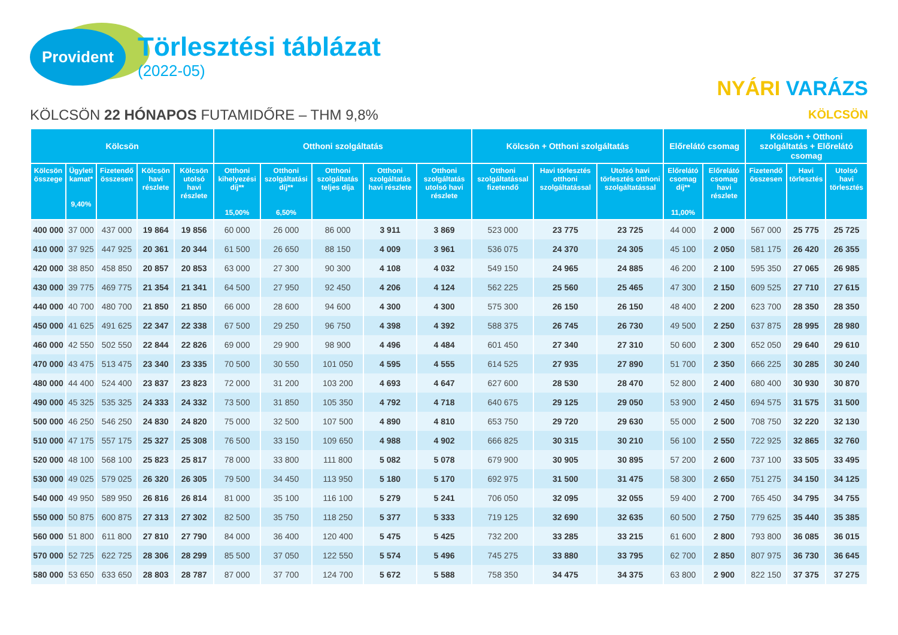Provident
Törlesztési táblázat
(2022-05)
NYÁRI VARÁZS
KÖLCSÖN
KÖLCSÖN 22 HÓNAPOS FUTAMIDŐRE – THM 9,8%
| Kölcsön | | | | | Otthoni szolgáltatás | | | | | Kölcsön + Otthoni szolgáltatás | | | Előrelátó csomag | | Kölcsön + Otthoni szolgáltatás + Előrelátó csomag | | |
| --- | --- | --- | --- | --- | --- | --- | --- | --- | --- | --- | --- | --- | --- | --- | --- | --- | --- |
| Kölcsön összege | Ügyleti kamat* 9,40% | Fizetendő összesen | Kölcsön havi részlete | Kölcsön utolsó havi részlete | Otthoni kihelyezési díj** 15,00% | Otthoni szolgáltatási díj** 6,50% | Otthoni szolgáltatás teljes díja | Otthoni szolgáltatás havi részlete | Otthoni szolgáltatás utolsó havi részlete | Otthoni szolgáltatással fizetendő | Havi törlesztés otthoni szolgáltatással | Utolsó havi törlesztés otthoni szolgáltatással | Előrelátó csomag díj** 11,00% | Előrelátó csomag havi részlete | Fizetendő összesen | Havi törlesztés | Utolsó havi törlesztés |
| 400 000 | 37 000 | 437 000 | 19 864 | 19 856 | 60 000 | 26 000 | 86 000 | 3 911 | 3 869 | 523 000 | 23 775 | 23 725 | 44 000 | 2 000 | 567 000 | 25 775 | 25 725 |
| 410 000 | 37 925 | 447 925 | 20 361 | 20 344 | 61 500 | 26 650 | 88 150 | 4 009 | 3 961 | 536 075 | 24 370 | 24 305 | 45 100 | 2 050 | 581 175 | 26 420 | 26 355 |
| 420 000 | 38 850 | 458 850 | 20 857 | 20 853 | 63 000 | 27 300 | 90 300 | 4 108 | 4 032 | 549 150 | 24 965 | 24 885 | 46 200 | 2 100 | 595 350 | 27 065 | 26 985 |
| 430 000 | 39 775 | 469 775 | 21 354 | 21 341 | 64 500 | 27 950 | 92 450 | 4 206 | 4 124 | 562 225 | 25 560 | 25 465 | 47 300 | 2 150 | 609 525 | 27 710 | 27 615 |
| 440 000 | 40 700 | 480 700 | 21 850 | 21 850 | 66 000 | 28 600 | 94 600 | 4 300 | 4 300 | 575 300 | 26 150 | 26 150 | 48 400 | 2 200 | 623 700 | 28 350 | 28 350 |
| 450 000 | 41 625 | 491 625 | 22 347 | 22 338 | 67 500 | 29 250 | 96 750 | 4 398 | 4 392 | 588 375 | 26 745 | 26 730 | 49 500 | 2 250 | 637 875 | 28 995 | 28 980 |
| 460 000 | 42 550 | 502 550 | 22 844 | 22 826 | 69 000 | 29 900 | 98 900 | 4 496 | 4 484 | 601 450 | 27 340 | 27 310 | 50 600 | 2 300 | 652 050 | 29 640 | 29 610 |
| 470 000 | 43 475 | 513 475 | 23 340 | 23 335 | 70 500 | 30 550 | 101 050 | 4 595 | 4 555 | 614 525 | 27 935 | 27 890 | 51 700 | 2 350 | 666 225 | 30 285 | 30 240 |
| 480 000 | 44 400 | 524 400 | 23 837 | 23 823 | 72 000 | 31 200 | 103 200 | 4 693 | 4 647 | 627 600 | 28 530 | 28 470 | 52 800 | 2 400 | 680 400 | 30 930 | 30 870 |
| 490 000 | 45 325 | 535 325 | 24 333 | 24 332 | 73 500 | 31 850 | 105 350 | 4 792 | 4 718 | 640 675 | 29 125 | 29 050 | 53 900 | 2 450 | 694 575 | 31 575 | 31 500 |
| 500 000 | 46 250 | 546 250 | 24 830 | 24 820 | 75 000 | 32 500 | 107 500 | 4 890 | 4 810 | 653 750 | 29 720 | 29 630 | 55 000 | 2 500 | 708 750 | 32 220 | 32 130 |
| 510 000 | 47 175 | 557 175 | 25 327 | 25 308 | 76 500 | 33 150 | 109 650 | 4 988 | 4 902 | 666 825 | 30 315 | 30 210 | 56 100 | 2 550 | 722 925 | 32 865 | 32 760 |
| 520 000 | 48 100 | 568 100 | 25 823 | 25 817 | 78 000 | 33 800 | 111 800 | 5 082 | 5 078 | 679 900 | 30 905 | 30 895 | 57 200 | 2 600 | 737 100 | 33 505 | 33 495 |
| 530 000 | 49 025 | 579 025 | 26 320 | 26 305 | 79 500 | 34 450 | 113 950 | 5 180 | 5 170 | 692 975 | 31 500 | 31 475 | 58 300 | 2 650 | 751 275 | 34 150 | 34 125 |
| 540 000 | 49 950 | 589 950 | 26 816 | 26 814 | 81 000 | 35 100 | 116 100 | 5 279 | 5 241 | 706 050 | 32 095 | 32 055 | 59 400 | 2 700 | 765 450 | 34 795 | 34 755 |
| 550 000 | 50 875 | 600 875 | 27 313 | 27 302 | 82 500 | 35 750 | 118 250 | 5 377 | 5 333 | 719 125 | 32 690 | 32 635 | 60 500 | 2 750 | 779 625 | 35 440 | 35 385 |
| 560 000 | 51 800 | 611 800 | 27 810 | 27 790 | 84 000 | 36 400 | 120 400 | 5 475 | 5 425 | 732 200 | 33 285 | 33 215 | 61 600 | 2 800 | 793 800 | 36 085 | 36 015 |
| 570 000 | 52 725 | 622 725 | 28 306 | 28 299 | 85 500 | 37 050 | 122 550 | 5 574 | 5 496 | 745 275 | 33 880 | 33 795 | 62 700 | 2 850 | 807 975 | 36 730 | 36 645 |
| 580 000 | 53 650 | 633 650 | 28 803 | 28 787 | 87 000 | 37 700 | 124 700 | 5 672 | 5 588 | 758 350 | 34 475 | 34 375 | 63 800 | 2 900 | 822 150 | 37 375 | 37 275 |